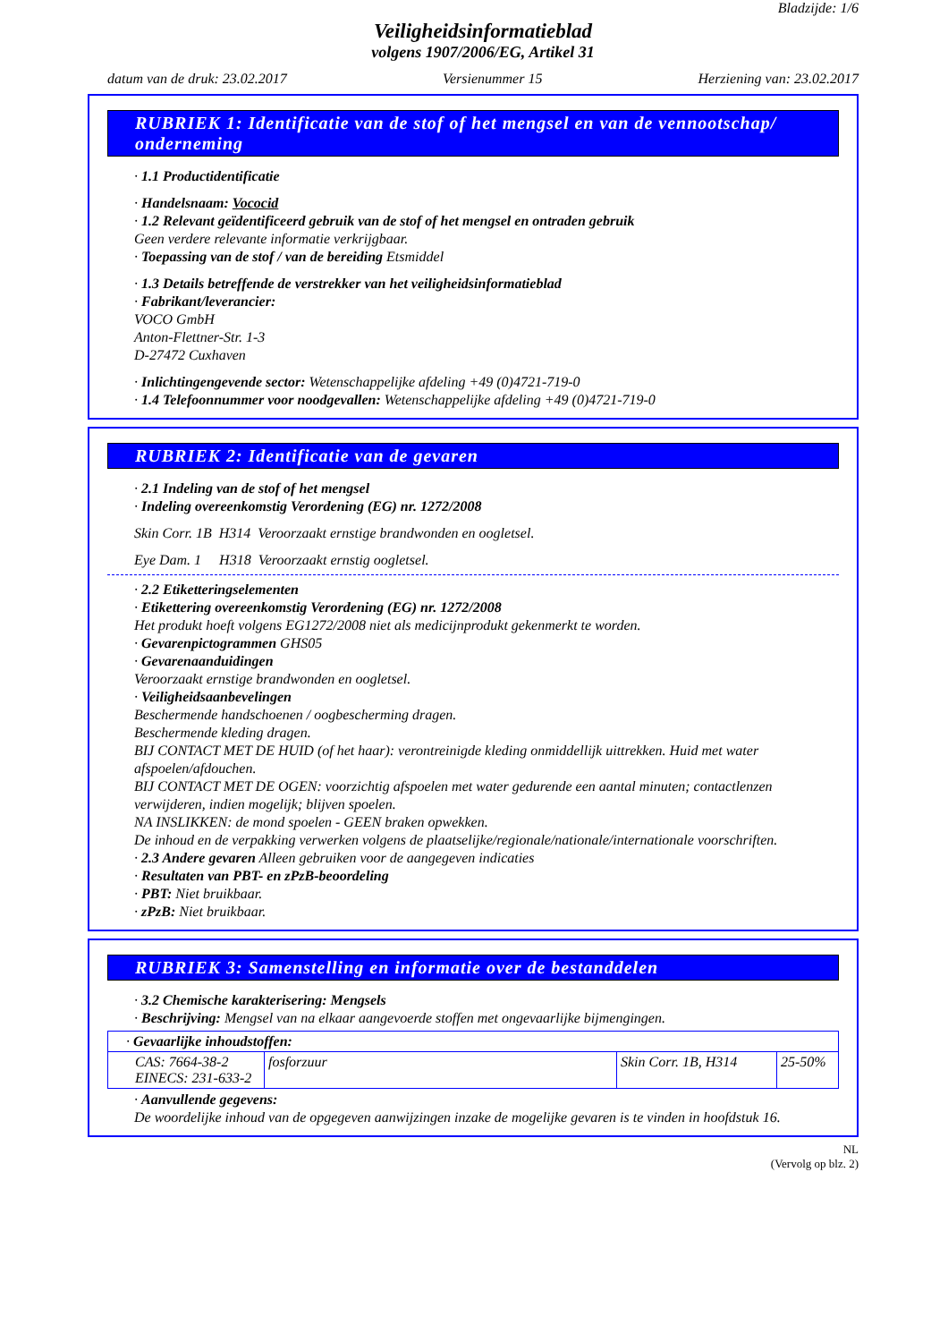Bladzijde: 1/6
Veiligheidsinformatieblad
volgens 1907/2006/EG, Artikel 31
datum van de druk: 23.02.2017 Versienummer 15 Herziening van: 23.02.2017
RUBRIEK 1: Identificatie van de stof of het mengsel en van de vennootschap/ onderneming
· 1.1 Productidentificatie
· Handelsnaam: Vococid
· 1.2 Relevant geïdentificeerd gebruik van de stof of het mengsel en ontraden gebruik
Geen verdere relevante informatie verkrijgbaar.
· Toepassing van de stof / van de bereiding Etsmiddel
· 1.3 Details betreffende de verstrekker van het veiligheidsinformatieblad
· Fabrikant/leverancier:
VOCO GmbH
Anton-Flettner-Str. 1-3
D-27472 Cuxhaven
· Inlichtingengevende sector: Wetenschappelijke afdeling +49 (0)4721-719-0
· 1.4 Telefoonnummer voor noodgevallen: Wetenschappelijke afdeling +49 (0)4721-719-0
RUBRIEK 2: Identificatie van de gevaren
· 2.1 Indeling van de stof of het mengsel
· Indeling overeenkomstig Verordening (EG) nr. 1272/2008
Skin Corr. 1B H314 Veroorzaakt ernstige brandwonden en oogletsel.
Eye Dam. 1 H318 Veroorzaakt ernstig oogletsel.
· 2.2 Etiketteringselementen
· Etikettering overeenkomstig Verordening (EG) nr. 1272/2008
Het produkt hoeft volgens EG1272/2008 niet als medicijnprodukt gekenmerkt te worden.
· Gevarenpictogrammen GHS05
· Gevarenaanduidingen
Veroorzaakt ernstige brandwonden en oogletsel.
· Veiligheidsaanbevelingen
Beschermende handschoenen / oogbescherming dragen.
Beschermende kleding dragen.
BIJ CONTACT MET DE HUID (of het haar): verontreinigde kleding onmiddellijk uittrekken. Huid met water afspoelen/afdouchen.
BIJ CONTACT MET DE OGEN: voorzichtig afspoelen met water gedurende een aantal minuten; contactlenzen verwijderen, indien mogelijk; blijven spoelen.
NA INSLIKKEN: de mond spoelen - GEEN braken opwekken.
De inhoud en de verpakking verwerken volgens de plaatselijke/regionale/nationale/internationale voorschriften.
· 2.3 Andere gevaren Alleen gebruiken voor de aangegeven indicaties
· Resultaten van PBT- en zPzB-beoordeling
· PBT: Niet bruikbaar.
· zPzB: Niet bruikbaar.
RUBRIEK 3: Samenstelling en informatie over de bestanddelen
· 3.2 Chemische karakterisering: Mengsels
· Beschrijving: Mengsel van na elkaar aangevoerde stoffen met ongevaarlijke bijmengingen.
| · Gevaarlijke inhoudstoffen: | | | |
| CAS: 7664-38-2 EINECS: 231-633-2 | fosforzuur | Skin Corr. 1B, H314 | 25-50% |
· Aanvullende gegevens:
De woordelijke inhoud van de opgegeven aanwijzingen inzake de mogelijke gevaren is te vinden in hoofdstuk 16.
NL
(Vervolg op blz. 2)